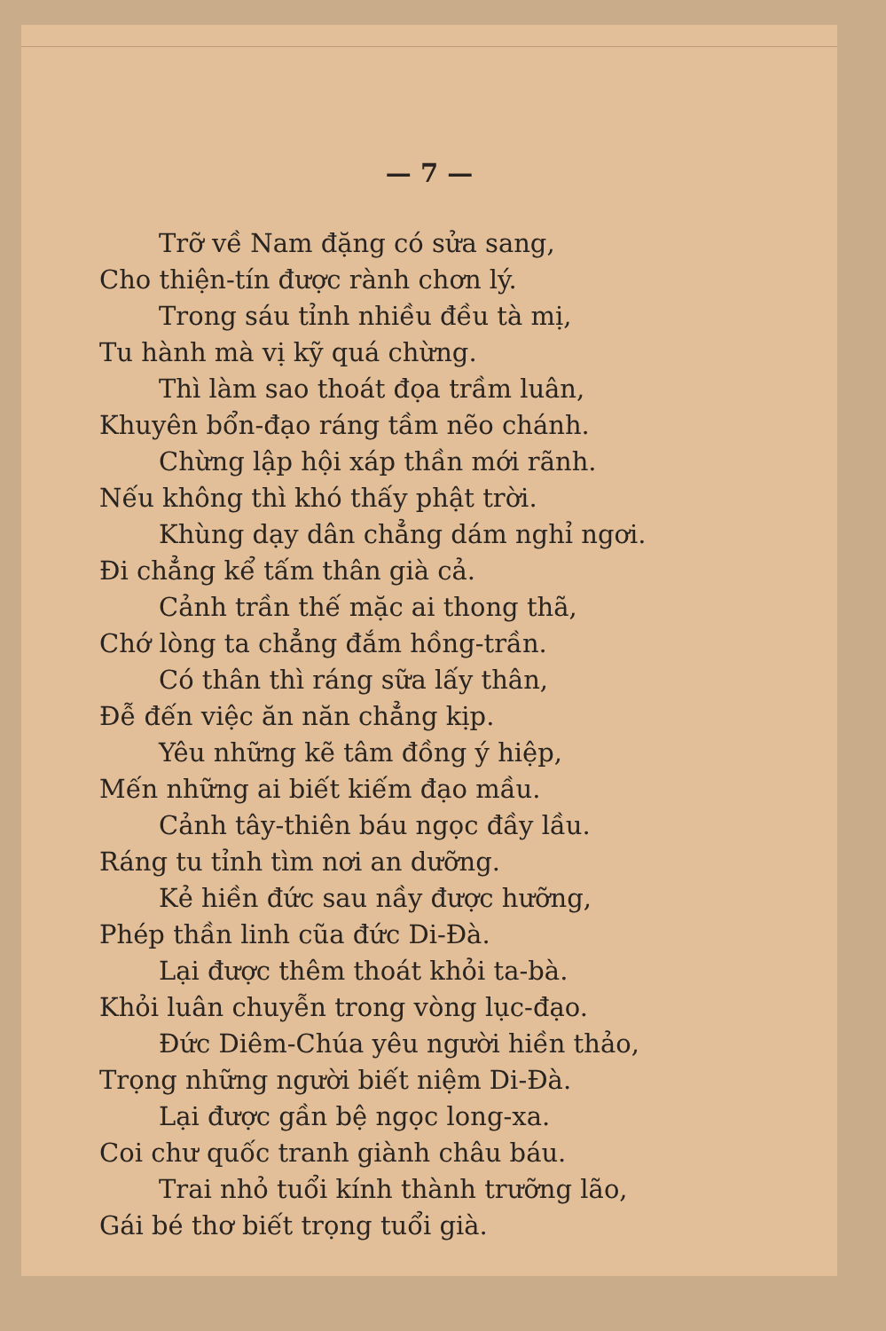— 7 —
Trỡ về Nam đặng có sửa sang,
Cho thiện-tín được rành chơn lý.
Trong sáu tỉnh nhiều đều tà mị,
Tu hành mà vị kỹ quá chừng.
Thì làm sao thoát đọa trầm luân,
Khuyên bổn-đạo ráng tầm nẽo chánh.
Chừng lập hội xáp thần mới rãnh.
Nếu không thì khó thấy phật trời.
Khùng dạy dân chẳng dám nghỉ ngơi.
Đi chẳng kể tấm thân già cả.
Cảnh trần thế mặc ai thong thã,
Chớ lòng ta chẳng đắm hồng-trần.
Có thân thì ráng sữa lấy thân,
Đễ đến việc ăn năn chẳng kịp.
Yêu những kẽ tâm đồng ý hiệp,
Mến những ai biết kiếm đạo mầu.
Cảnh tây-thiên báu ngọc đầy lầu.
Ráng tu tỉnh tìm nơi an dưỡng.
Kẻ hiền đức sau nầy được hưỡng,
Phép thần linh cũa đức Di-Đà.
Lại được thêm thoát khỏi ta-bà.
Khỏi luân chuyễn trong vòng lục-đạo.
Đức Diêm-Chúa yêu người hiền thảo,
Trọng những người biết niệm Di-Đà.
Lại được gần bệ ngọc long-xa.
Coi chư quốc tranh giành châu báu.
Trai nhỏ tuổi kính thành trưỡng lão,
Gái bé thơ biết trọng tuổi già.